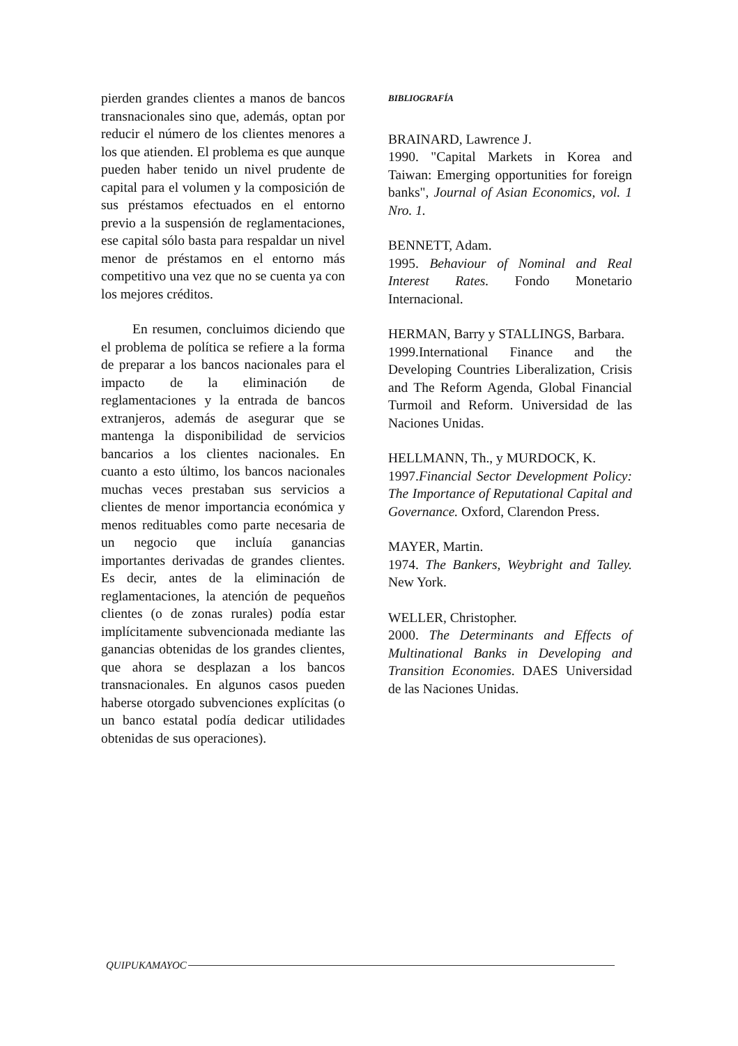pierden grandes clientes a manos de bancos transnacionales sino que, además, optan por reducir el número de los clientes menores a los que atienden. El problema es que aunque pueden haber tenido un nivel prudente de capital para el volumen y la composición de sus préstamos efectuados en el entorno previo a la suspensión de reglamentaciones, ese capital sólo basta para respaldar un nivel menor de préstamos en el entorno más competitivo una vez que no se cuenta ya con los mejores créditos.
En resumen, concluimos diciendo que el problema de política se refiere a la forma de preparar a los bancos nacionales para el impacto de la eliminación de reglamentaciones y la entrada de bancos extranjeros, además de asegurar que se mantenga la disponibilidad de servicios bancarios a los clientes nacionales. En cuanto a esto último, los bancos nacionales muchas veces prestaban sus servicios a clientes de menor importancia económica y menos redituables como parte necesaria de un negocio que incluía ganancias importantes derivadas de grandes clientes. Es decir, antes de la eliminación de reglamentaciones, la atención de pequeños clientes (o de zonas rurales) podía estar implícitamente subvencionada mediante las ganancias obtenidas de los grandes clientes, que ahora se desplazan a los bancos transnacionales. En algunos casos pueden haberse otorgado subvenciones explícitas (o un banco estatal podía dedicar utilidades obtenidas de sus operaciones).
BIBLIOGRAFÍA
BRAINARD, Lawrence J.
1990. "Capital Markets in Korea and Taiwan: Emerging opportunities for foreign banks", Journal of Asian Economics, vol. 1 Nro. 1.
BENNETT, Adam.
1995. Behaviour of Nominal and Real Interest Rates. Fondo Monetario Internacional.
HERMAN, Barry y STALLINGS, Barbara.
1999.International Finance and the Developing Countries Liberalization, Crisis and The Reform Agenda, Global Financial Turmoil and Reform. Universidad de las Naciones Unidas.
HELLMANN, Th., y MURDOCK, K.
1997.Financial Sector Development Policy: The Importance of Reputational Capital and Governance. Oxford, Clarendon Press.
MAYER, Martin.
1974. The Bankers, Weybright and Talley. New York.
WELLER, Christopher.
2000. The Determinants and Effects of Multinational Banks in Developing and Transition Economies. DAES Universidad de las Naciones Unidas.
QUIPUKAMAYOC